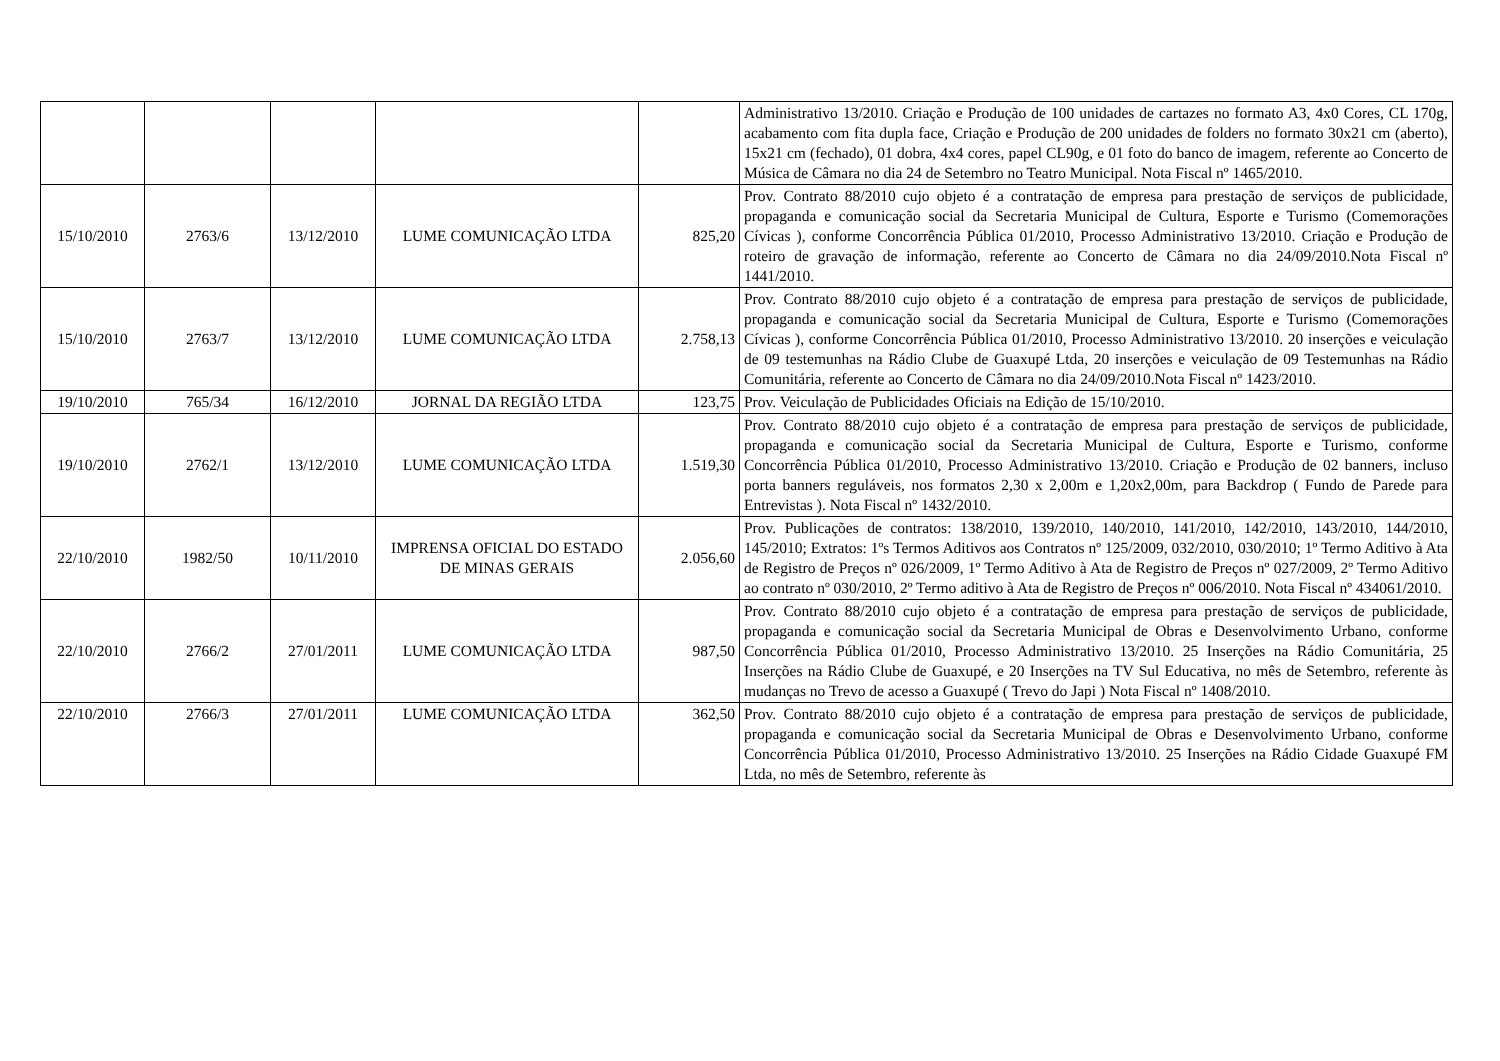| | | | | | Administrativo 13/2010. Criação e Produção de 100 unidades de cartazes no formato A3, 4x0 Cores, CL 170g, acabamento com fita dupla face, Criação e Produção de 200 unidades de folders no formato 30x21 cm (aberto), 15x21 cm (fechado), 01 dobra, 4x4 cores, papel CL90g, e 01 foto do banco de imagem, referente ao Concerto de Música de Câmara no dia 24 de Setembro no Teatro Municipal. Nota Fiscal nº 1465/2010. |
| 15/10/2010 | 2763/6 | 13/12/2010 | LUME COMUNICAÇÃO LTDA | 825,20 | Prov. Contrato 88/2010 cujo objeto é a contratação de empresa para prestação de serviços de publicidade, propaganda e comunicação social da Secretaria Municipal de Cultura, Esporte e Turismo (Comemorações Cívicas ), conforme Concorrência Pública 01/2010, Processo Administrativo 13/2010. Criação e Produção de roteiro de gravação de informação, referente ao Concerto de Câmara no dia 24/09/2010.Nota Fiscal nº 1441/2010. |
| 15/10/2010 | 2763/7 | 13/12/2010 | LUME COMUNICAÇÃO LTDA | 2.758,13 | Prov. Contrato 88/2010 cujo objeto é a contratação de empresa para prestação de serviços de publicidade, propaganda e comunicação social da Secretaria Municipal de Cultura, Esporte e Turismo (Comemorações Cívicas ), conforme Concorrência Pública 01/2010, Processo Administrativo 13/2010. 20 inserções e veiculação de 09 testemunhas na Rádio Clube de Guaxupé Ltda, 20 inserções e veiculação de 09 Testemunhas na Rádio Comunitária, referente ao Concerto de Câmara no dia 24/09/2010.Nota Fiscal nº 1423/2010. |
| 19/10/2010 | 765/34 | 16/12/2010 | JORNAL DA REGIÃO LTDA | 123,75 | Prov. Veiculação de Publicidades Oficiais na Edição de 15/10/2010. |
| 19/10/2010 | 2762/1 | 13/12/2010 | LUME COMUNICAÇÃO LTDA | 1.519,30 | Prov. Contrato 88/2010 cujo objeto é a contratação de empresa para prestação de serviços de publicidade, propaganda e comunicação social da Secretaria Municipal de Cultura, Esporte e Turismo, conforme Concorrência Pública 01/2010, Processo Administrativo 13/2010. Criação e Produção de 02 banners, incluso porta banners reguláveis, nos formatos 2,30 x 2,00m e 1,20x2,00m, para Backdrop ( Fundo de Parede para Entrevistas ). Nota Fiscal nº 1432/2010. |
| 22/10/2010 | 1982/50 | 10/11/2010 | IMPRENSA OFICIAL DO ESTADO DE MINAS GERAIS | 2.056,60 | Prov. Publicações de contratos: 138/2010, 139/2010, 140/2010, 141/2010, 142/2010, 143/2010, 144/2010, 145/2010; Extratos: 1ºs Termos Aditivos aos Contratos nº 125/2009, 032/2010, 030/2010; 1º Termo Aditivo à Ata de Registro de Preços nº 026/2009, 1º Termo Aditivo à Ata de Registro de Preços nº 027/2009, 2º Termo Aditivo ao contrato nº 030/2010, 2º Termo aditivo à Ata de Registro de Preços nº 006/2010. Nota Fiscal nº 434061/2010. |
| 22/10/2010 | 2766/2 | 27/01/2011 | LUME COMUNICAÇÃO LTDA | 987,50 | Prov. Contrato 88/2010 cujo objeto é a contratação de empresa para prestação de serviços de publicidade, propaganda e comunicação social da Secretaria Municipal de Obras e Desenvolvimento Urbano, conforme Concorrência Pública 01/2010, Processo Administrativo 13/2010. 25 Inserções na Rádio Comunitária, 25 Inserções na Rádio Clube de Guaxupé, e 20 Inserções na TV Sul Educativa, no mês de Setembro, referente às mudanças no Trevo de acesso a Guaxupé ( Trevo do Japi ) Nota Fiscal nº 1408/2010. |
| 22/10/2010 | 2766/3 | 27/01/2011 | LUME COMUNICAÇÃO LTDA | 362,50 | Prov. Contrato 88/2010 cujo objeto é a contratação de empresa para prestação de serviços de publicidade, propaganda e comunicação social da Secretaria Municipal de Obras e Desenvolvimento Urbano, conforme Concorrência Pública 01/2010, Processo Administrativo 13/2010. 25 Inserções na Rádio Cidade Guaxupé FM Ltda, no mês de Setembro, referente às |